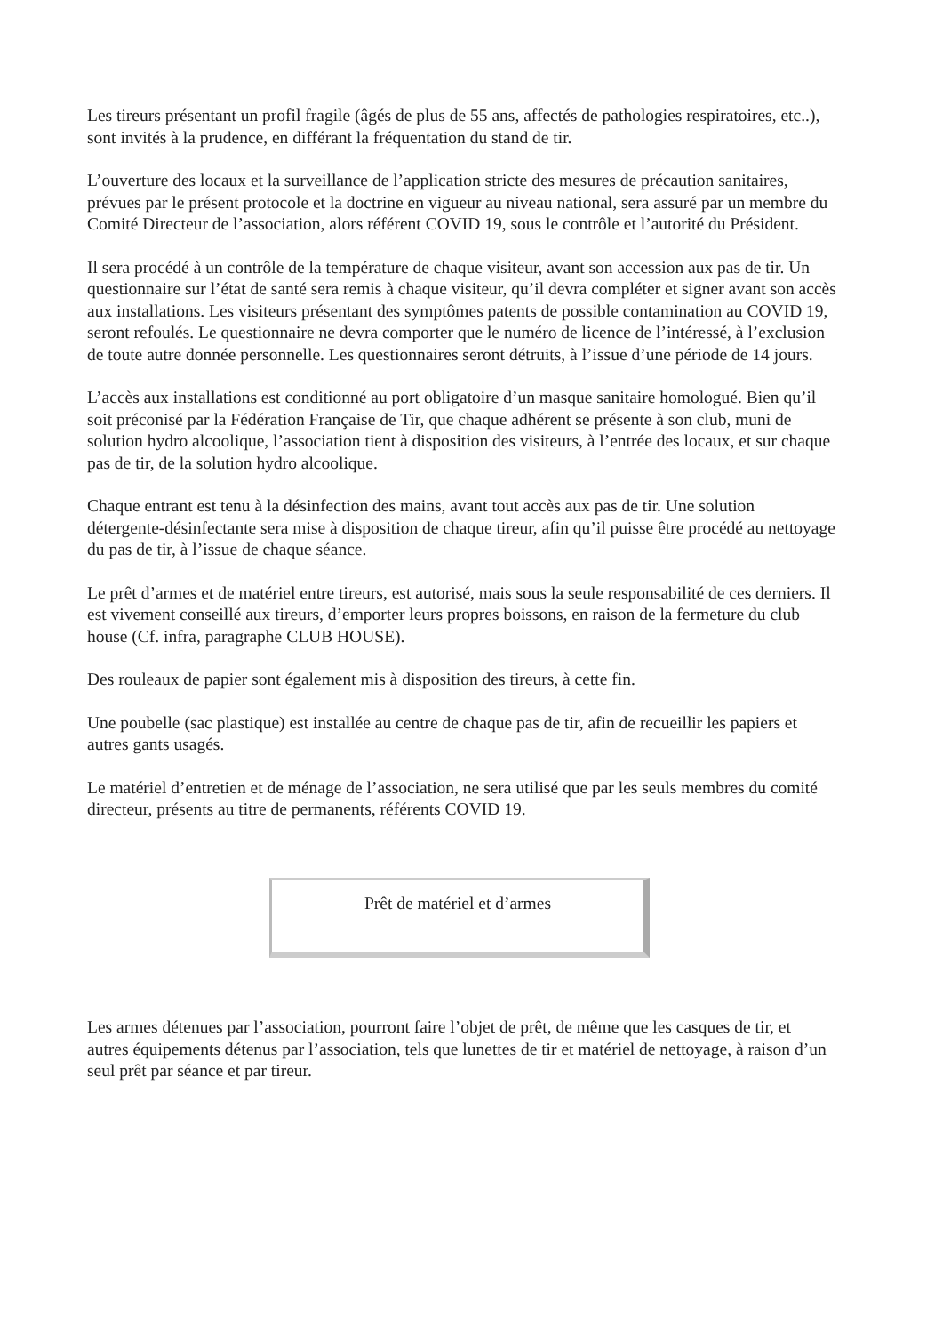Les tireurs présentant un profil fragile (âgés de plus de 55 ans, affectés de pathologies respiratoires, etc..), sont invités à la prudence, en différant la fréquentation du stand de tir.
L’ouverture des locaux et la surveillance de l’application stricte des mesures de précaution sanitaires, prévues par le présent protocole et la doctrine en vigueur au niveau national, sera assuré par un membre du Comité Directeur de l’association, alors référent COVID 19, sous le contrôle et l’autorité du Président.
Il sera procédé à un contrôle de la température de chaque visiteur, avant son accession aux pas de tir. Un questionnaire sur l’état de santé sera remis à chaque visiteur, qu’il devra compléter et signer avant son accès aux installations. Les visiteurs présentant des symptômes patents de possible contamination au COVID 19, seront refoulés. Le questionnaire ne devra comporter que le numéro de licence de l’intéressé, à l’exclusion de toute autre donnée personnelle. Les questionnaires seront détruits, à l’issue d’une période de 14 jours.
L’accès aux installations est conditionné au port obligatoire d’un masque sanitaire homologué. Bien qu’il soit préconisé par la Fédération Française de Tir, que chaque adhérent se présente à son club, muni de solution hydro alcoolique, l’association tient à disposition des visiteurs, à l’entrée des locaux, et sur chaque pas de tir, de la solution hydro alcoolique.
Chaque entrant est tenu à la désinfection des mains, avant tout accès aux pas de tir. Une solution détergente-désinfectante sera mise à disposition de chaque tireur, afin qu’il puisse être procédé au nettoyage du pas de tir, à l’issue de chaque séance.
Le prêt d’armes et de matériel entre tireurs, est autorisé, mais sous la seule responsabilité de ces derniers. Il est vivement conseillé aux tireurs, d’emporter leurs propres boissons, en raison de la fermeture du club house (Cf. infra, paragraphe CLUB HOUSE).
Des rouleaux de papier sont également mis à disposition des tireurs, à cette fin.
Une poubelle (sac plastique) est installée au centre de chaque pas de tir, afin de recueillir les papiers et autres gants usagés.
Le matériel d’entretien et de ménage de l’association, ne sera utilisé que par les seuls membres du comité directeur, présents au titre de permanents, référents COVID 19.
Prêt de matériel et d’armes
Les armes détenues par l’association, pourront faire l’objet de prêt, de même que les casques de tir, et autres équipements détenus par l’association, tels que lunettes de tir et matériel de nettoyage, à raison d’un seul prêt par séance et par tireur.